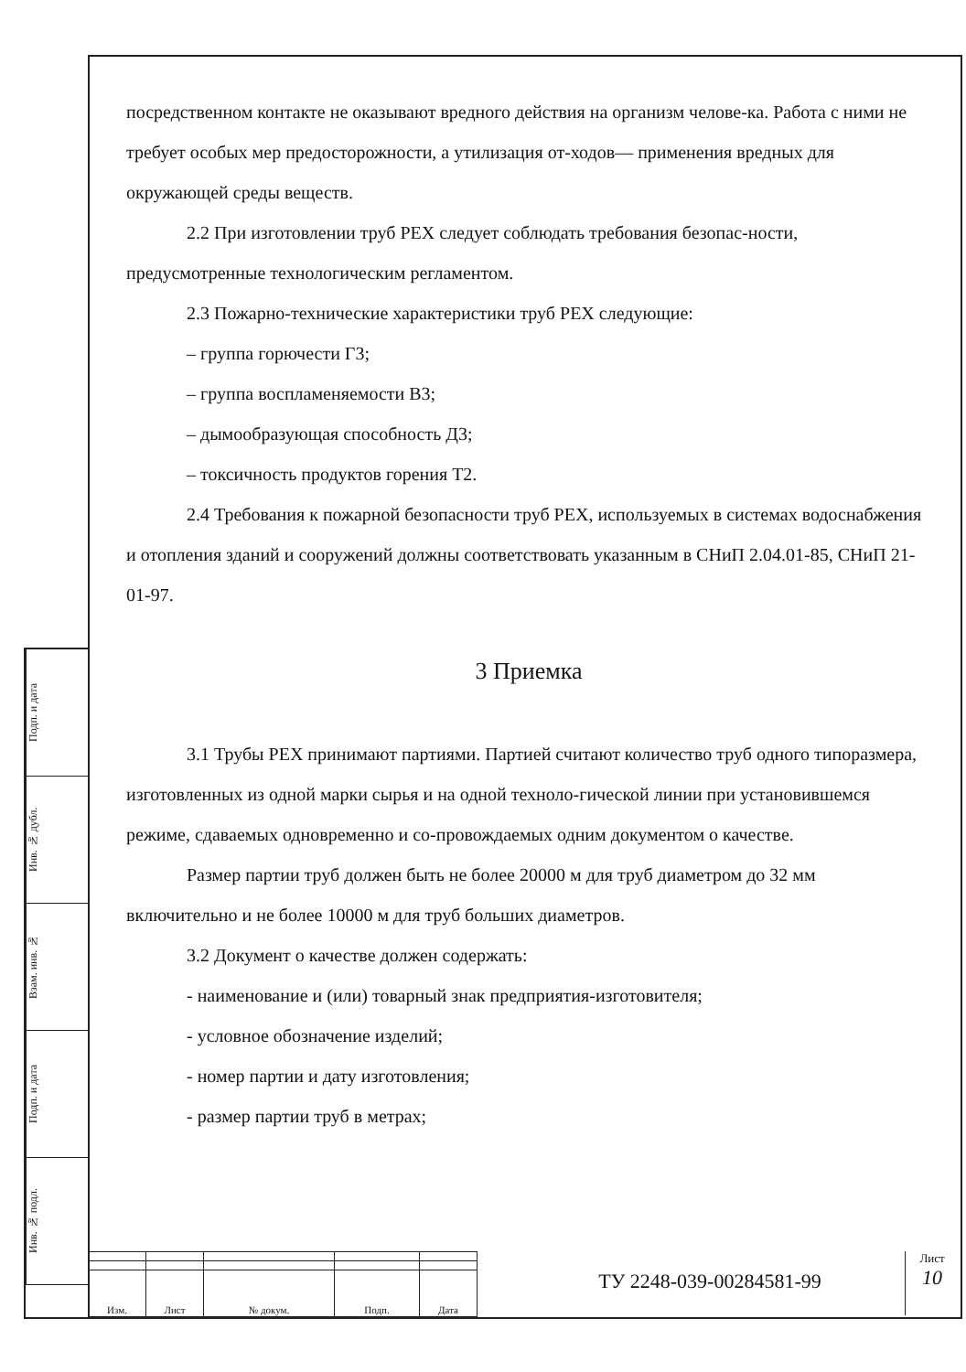Подп. и дата
Инв. № дубл.
Взам. инв. №
Подп. и дата
Инв. № подл.
посредственном контакте не оказывают вредного действия на организм челове-ка. Работа с ними не требует особых мер предосторожности, а утилизация от-ходов— применения вредных для окружающей среды веществ.
2.2 При изготовлении труб PEX следует соблюдать требования безопас-ности, предусмотренные технологическим регламентом.
2.3 Пожарно-технические характеристики труб PEX следующие:
– группа горючести Г3;
– группа воспламеняемости В3;
– дымообразующая способность Д3;
– токсичность продуктов горения Т2.
2.4 Требования к пожарной безопасности труб PEX, используемых в системах водоснабжения и отопления зданий и сооружений должны соответствовать указанным в СНиП 2.04.01-85, СНиП 21-01-97.
3 Приемка
3.1 Трубы PEX принимают партиями. Партией считают количество труб одного типоразмера, изготовленных из одной марки сырья и на одной техноло-гической линии при установившемся режиме, сдаваемых одновременно и со-провождаемых одним документом о качестве.
Размер партии труб должен быть не более 20000 м для труб диаметром до 32 мм включительно и не более 10000 м для труб больших диаметров.
3.2 Документ о качестве должен содержать:
- наименование и (или) товарный знак предприятия-изготовителя;
- условное обозначение изделий;
- номер партии и дату изготовления;
- размер партии труб в метрах;
| Изм. | Лист | № докум. | Подп. | Дата |
ТУ 2248-039-00284581-99
Лист
10